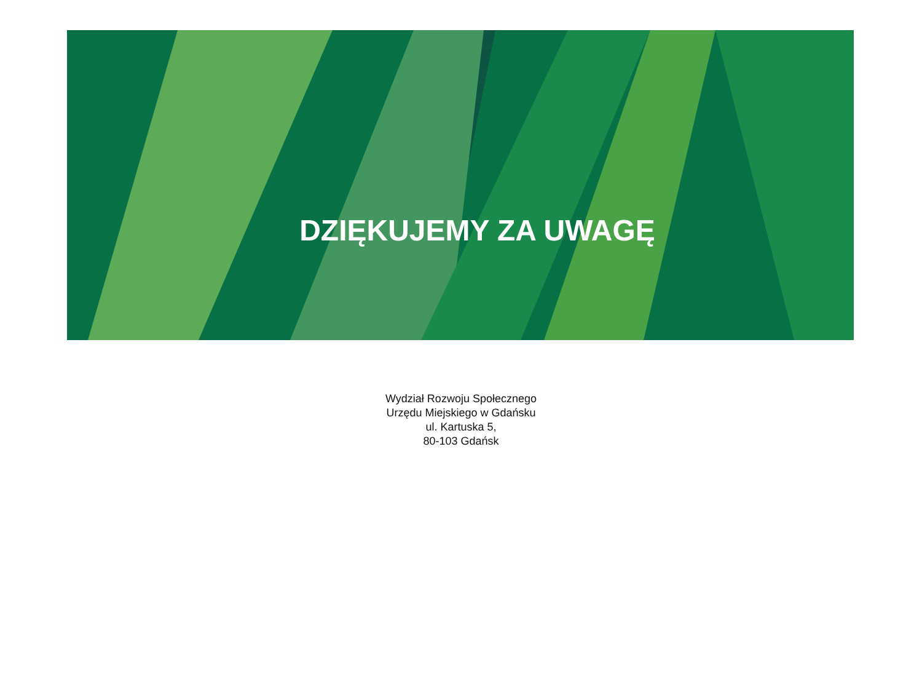DZIĘKUJEMY ZA UWAGĘ
Wydział Rozwoju Społecznego
Urzędu Miejskiego w Gdańsku
ul. Kartuska 5,
80-103 Gdańsk